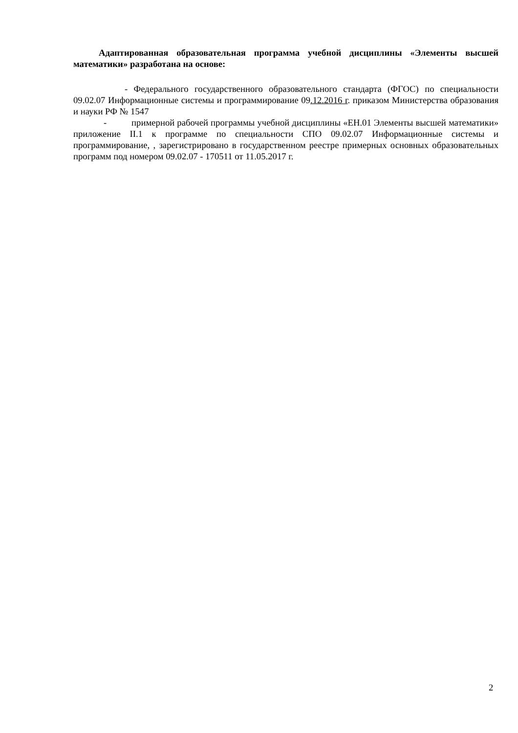Адаптированная образовательная программа учебной дисциплины «Элементы высшей математики» разработана на основе:
- Федерального государственного образовательного стандарта (ФГОС) по специальности 09.02.07 Информационные системы и программирование 09.12.2016 г. приказом Министерства образования и науки РФ № 1547
- примерной рабочей программы учебной дисциплины «ЕН.01 Элементы высшей математики» приложение II.1 к программе по специальности СПО 09.02.07 Информационные системы и программирование, , зарегистрировано в государственном реестре примерных основных образовательных программ под номером 09.02.07 - 170511 от 11.05.2017 г.
2